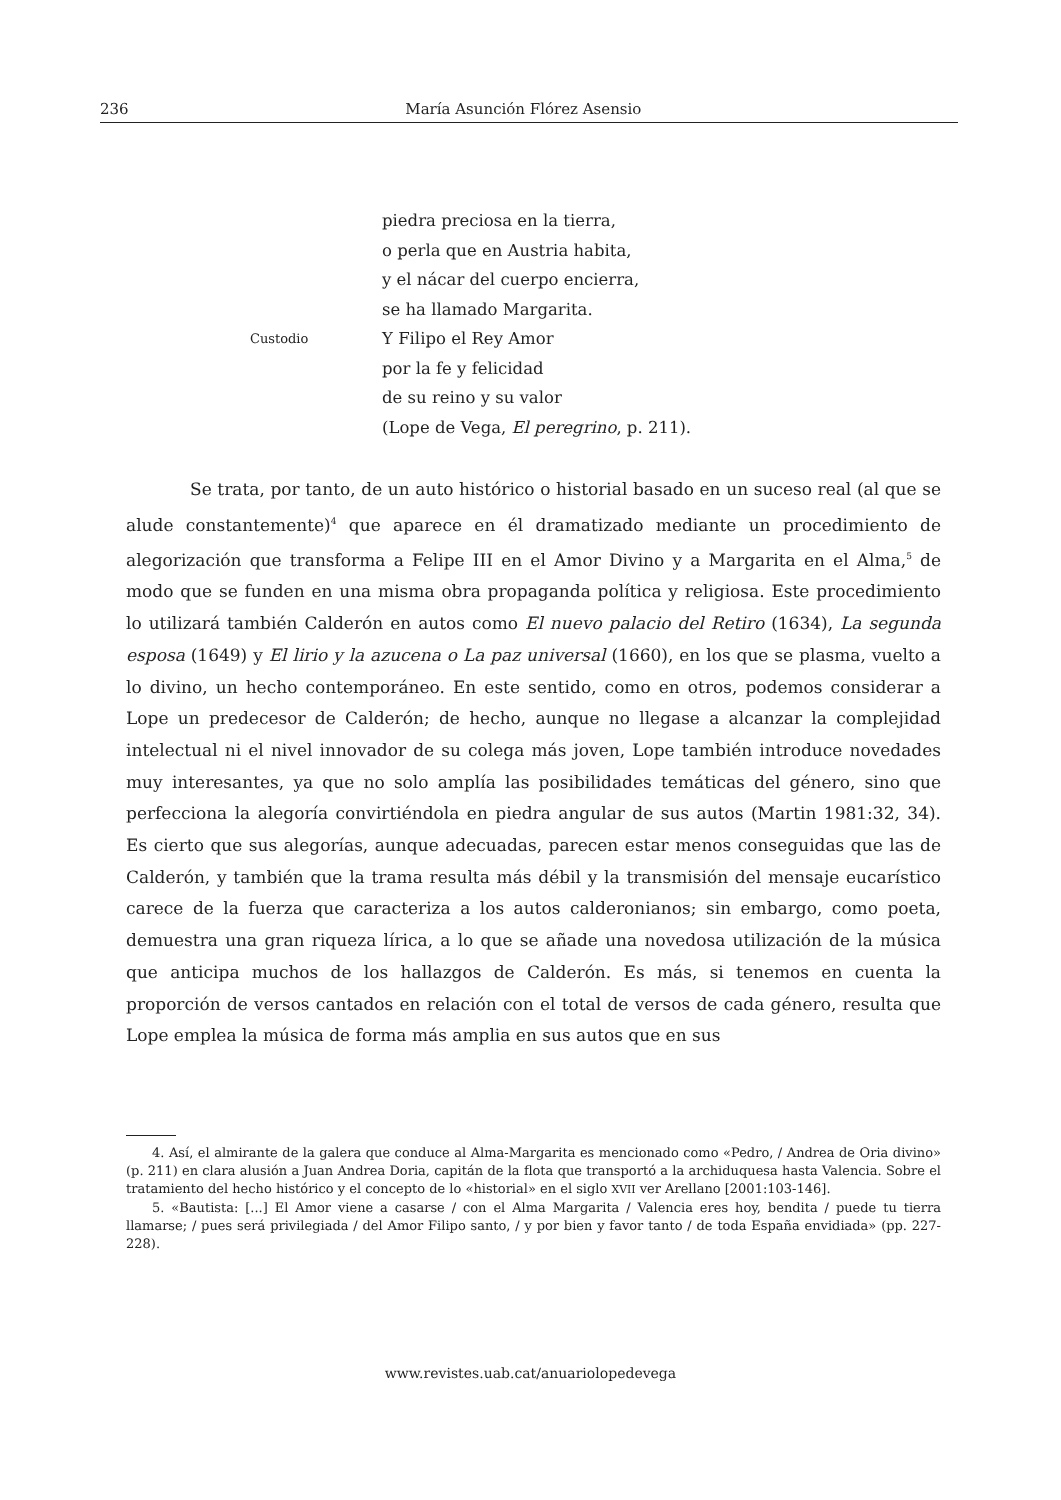236 María Asunción Flórez Asensio
piedra preciosa en la tierra,
o perla que en Austria habita,
y el nácar del cuerpo encierra,
se ha llamado Margarita.
Custodio Y Filipo el Rey Amor
por la fe y felicidad
de su reino y su valor
(Lope de Vega, El peregrino, p. 211).
Se trata, por tanto, de un auto histórico o historial basado en un suceso real (al que se alude constantemente)<sup>4</sup> que aparece en él dramatizado mediante un procedimiento de alegorización que transforma a Felipe III en el Amor Divino y a Margarita en el Alma,<sup>5</sup> de modo que se funden en una misma obra propaganda política y religiosa. Este procedimiento lo utilizará también Calderón en autos como El nuevo palacio del Retiro (1634), La segunda esposa (1649) y El lirio y la azucena o La paz universal (1660), en los que se plasma, vuelto a lo divino, un hecho contemporáneo. En este sentido, como en otros, podemos considerar a Lope un predecesor de Calderón; de hecho, aunque no llegase a alcanzar la complejidad intelectual ni el nivel innovador de su colega más joven, Lope también introduce novedades muy interesantes, ya que no solo amplía las posibilidades temáticas del género, sino que perfecciona la alegoría convirtiéndola en piedra angular de sus autos (Martin 1981:32, 34). Es cierto que sus alegorías, aunque adecuadas, parecen estar menos conseguidas que las de Calderón, y también que la trama resulta más débil y la transmisión del mensaje eucarístico carece de la fuerza que caracteriza a los autos calderonianos; sin embargo, como poeta, demuestra una gran riqueza lírica, a lo que se añade una novedosa utilización de la música que anticipa muchos de los hallazgos de Calderón. Es más, si tenemos en cuenta la proporción de versos cantados en relación con el total de versos de cada género, resulta que Lope emplea la música de forma más amplia en sus autos que en sus
4. Así, el almirante de la galera que conduce al Alma-Margarita es mencionado como «Pedro, / Andrea de Oria divino» (p. 211) en clara alusión a Juan Andrea Doria, capitán de la flota que transportó a la archiduquesa hasta Valencia. Sobre el tratamiento del hecho histórico y el concepto de lo «historial» en el siglo XVII ver Arellano [2001:103-146].
5. «Bautista: [...] El Amor viene a casarse / con el Alma Margarita / Valencia eres hoy, bendita / puede tu tierra llamarse; / pues será privilegiada / del Amor Filipo santo, / y por bien y favor tanto / de toda España envidiada» (pp. 227-228).
www.revistes.uab.cat/anuariolopedevega